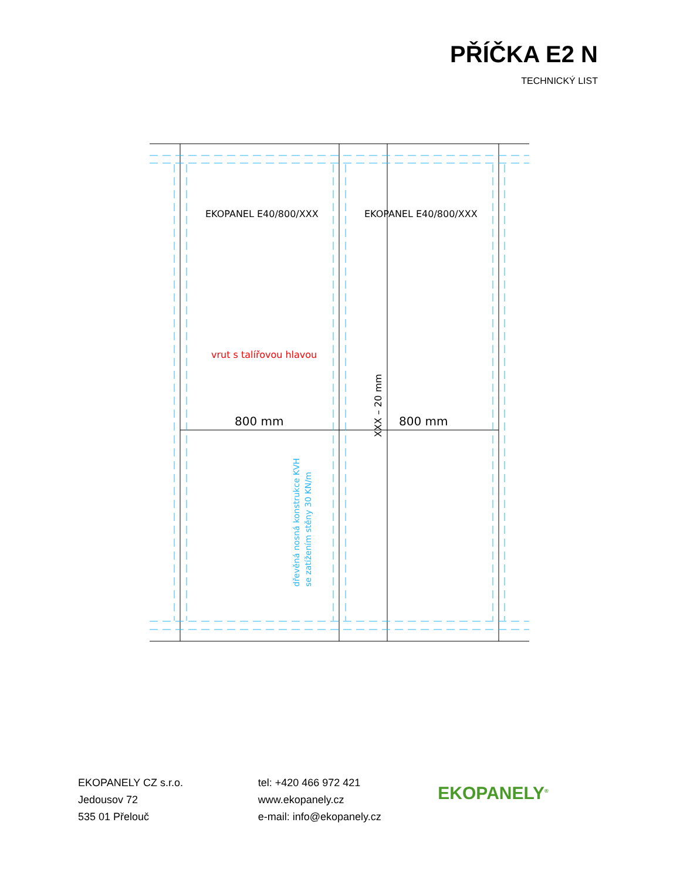PŘÍČKA E2 N
TECHNICKÝ LIST
EKOPANEL E40/800/XXX
EKOPANEL E40/800/XXX
800 mm
800 mm
vrut s talířovou hlavou
XXX – 20 mm
dřevěná nosná konstrukce KVH
se zatížením stěny 30 KN/m
EKOPANELY CZ s.r.o.
Jedousov 72
535 01 Přelouč
tel: +420 466 972 421
www.ekopanely.cz
e-mail: info@ekopanely.cz
EKOPANELY<sup>®</sup>